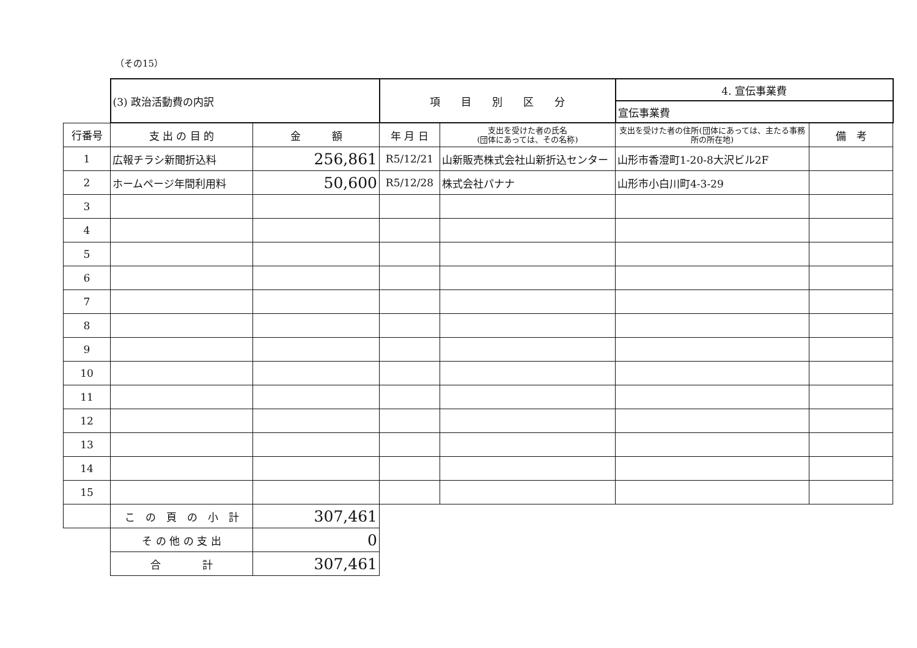（その15）
| | (3) 政治活動費の内訳 | | 項 目 別 区 分 | | 4. 宣伝事業費 | |
| | | | | | 宣伝事業費 | |
| 行番号 | 支 出 の 目 的 | 金 額 | 年 月 日 | 支出を受けた者の氏名 (団体にあっては、その名称) | 支出を受けた者の住所(団体にあっては、主たる事務所の所在地) | 備 考 |
| 1 | 広報チラシ新聞折込料 | 256,861 | R5/12/21 | 山新販売株式会社山新折込センター | 山形市香澄町1-20-8大沢ビル2F | |
| 2 | ホームページ年間利用料 | 50,600 | R5/12/28 | 株式会社パナナ | 山形市小白川町4-3-29 | |
| 3 | | | | | | |
| 4 | | | | | | |
| 5 | | | | | | |
| 6 | | | | | | |
| 7 | | | | | | |
| 8 | | | | | | |
| 9 | | | | | | |
| 10 | | | | | | |
| 11 | | | | | | |
| 12 | | | | | | |
| 13 | | | | | | |
| 14 | | | | | | |
| 15 | | | | | | |
| | こ の 頁 の 小 計 | 307,461 | | | | |
| | そ の 他 の 支 出 | 0 | | | | |
| | 合 計 | 307,461 | | | | |